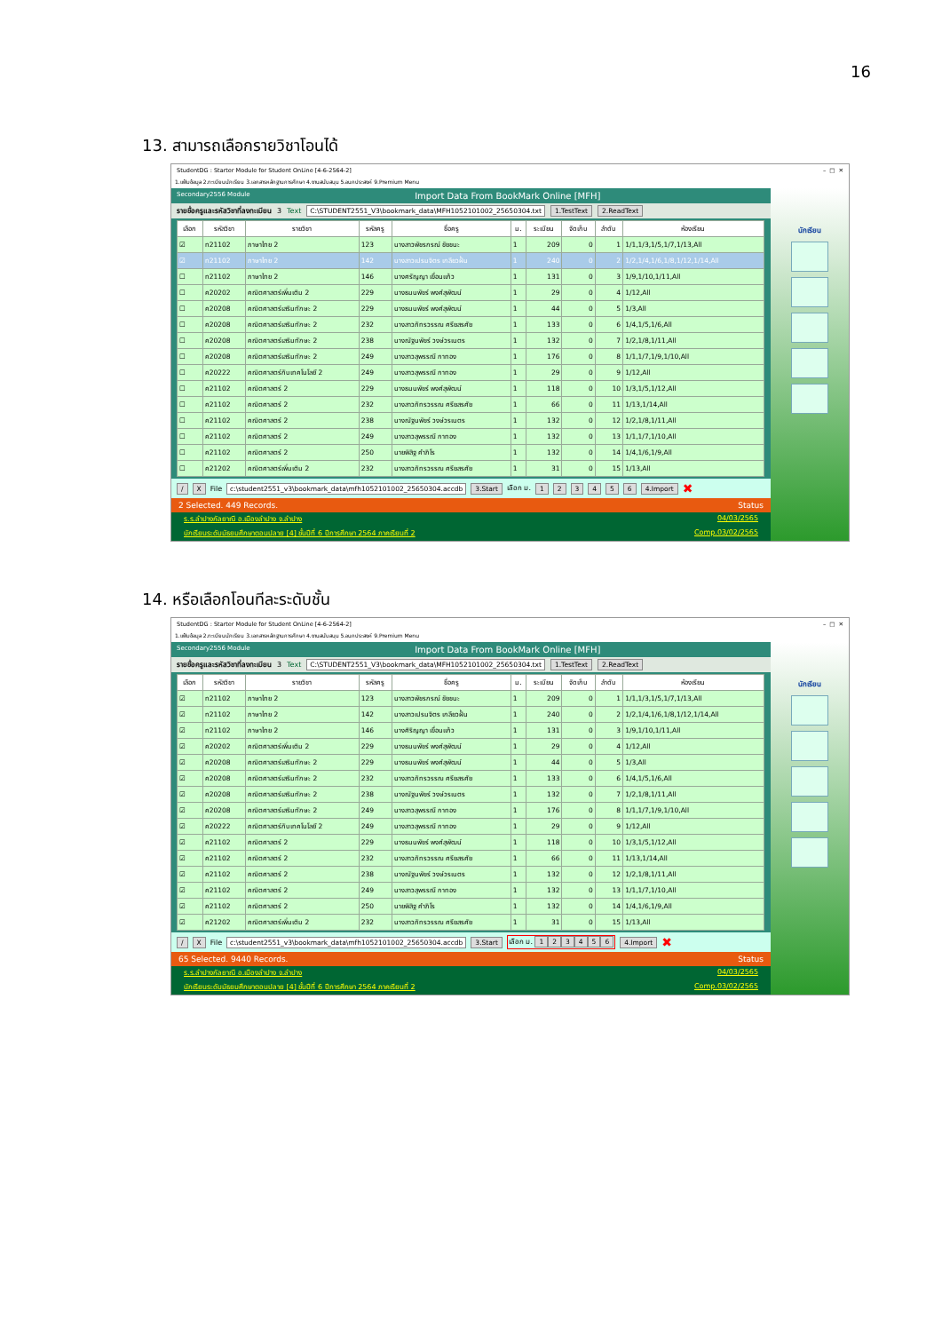16
13. สามารถเลือกรายวิชาโอนได้
StudentDG : Starter Module for Student OnLine [4-6-2564-2] – □ ✕
1.แฟ้มข้อมูล 2.ทะเบียนนักเรียน 3.เอกสารหลักฐานการศึกษา 4.งานสนับสนุน 5.อนกประสงค์ 9.Premium Menu
Secondary2556 Module Import Data From BookMark Online [MFH]
รายชื่อครูและรหัสวิชาที่ลงทะเบียน 3 Text C:\STUDENT2551_V3\bookmark_data\MFH1052101002_25650304.txt 1.TestText 2.ReadText
| เลือก | รหัสวิชา | รายวิชา | รหัสครู | ชื่อครู | ม. | ระเบียน | จัดเก็บ | ลำดับ | ห้องเรียน |
| --- | --- | --- | --- | --- | --- | --- | --- | --- | --- |
| ☑ | ท21102 | ภาษาไทย 2 | 123 | นางสาวพัชรกรณ์ ชัยชนะ | 1 | 209 | 0 | 1 | 1/1,1/3,1/5,1/7,1/13,All |
| ☑ | ท21102 | ภาษาไทย 2 | 142 | นางสาวเปรมจิตร เกลียวฝั้น | 1 | 240 | 0 | 2 | 1/2,1/4,1/6,1/8,1/12,1/14,All |
| ☐ | ท21102 | ภาษาไทย 2 | 146 | นางศรัญญา เขื่อนแก้ว | 1 | 131 | 0 | 3 | 1/9,1/10,1/11,All |
| ☐ | ค20202 | คณิตศาสตร์เพิ่มเติม 2 | 229 | นางธมนพัชร์ พงศ์สุพัฒน์ | 1 | 29 | 0 | 4 | 1/12,All |
| ☐ | ค20208 | คณิตศาสตร์เสริมทักษะ 2 | 229 | นางธมนพัชร์ พงศ์สุพัฒน์ | 1 | 44 | 0 | 5 | 1/3,All |
| ☐ | ค20208 | คณิตศาสตร์เสริมทักษะ 2 | 232 | นางสาวภัทรวรรณ ศรียสรศัย | 1 | 133 | 0 | 6 | 1/4,1/5,1/6,All |
| ☐ | ค20208 | คณิตศาสตร์เสริมทักษะ 2 | 238 | นางณัฐนพัชร์ วงษ์วรเนตร | 1 | 132 | 0 | 7 | 1/2,1/8,1/11,All |
| ☐ | ค20208 | คณิตศาสตร์เสริมทักษะ 2 | 249 | นางสาวสุพรรณี กาทอง | 1 | 176 | 0 | 8 | 1/1,1/7,1/9,1/10,All |
| ☐ | ค20222 | คณิตศาสตร์กับเทคโนโลยี 2 | 249 | นางสาวสุพรรณี กาทอง | 1 | 29 | 0 | 9 | 1/12,All |
| ☐ | ค21102 | คณิตศาสตร์ 2 | 229 | นางธมนพัชร์ พงศ์สุพัฒน์ | 1 | 118 | 0 | 10 | 1/3,1/5,1/12,All |
| ☐ | ค21102 | คณิตศาสตร์ 2 | 232 | นางสาวภัทรวรรณ ศรียสรศัย | 1 | 66 | 0 | 11 | 1/13,1/14,All |
| ☐ | ค21102 | คณิตศาสตร์ 2 | 238 | นางณัฐนพัชร์ วงษ์วรเนตร | 1 | 132 | 0 | 12 | 1/2,1/8,1/11,All |
| ☐ | ค21102 | คณิตศาสตร์ 2 | 249 | นางสาวสุพรรณี กาทอง | 1 | 132 | 0 | 13 | 1/1,1/7,1/10,All |
| ☐ | ค21102 | คณิตศาสตร์ 2 | 250 | นายพิสิฐ คำภิโร | 1 | 132 | 0 | 14 | 1/4,1/6,1/9,All |
| ☐ | ค21202 | คณิตศาสตร์เพิ่มเติม 2 | 232 | นางสาวภัทรวรรณ ศรียสรศัย | 1 | 31 | 0 | 15 | 1/13,All |
/ X File c:\student2551_v3\bookmark_data\mfh1052101002_25650304.accdb 3.Start เลือก ม. 123456 4.Import ✖
2 Selected. 449 Records. Status
ร.ร.ลำปางกัลยาณี อ.เมืองลำปาง จ.ลำปาง 04/03/2565
นักเรียนระดับมัธยมศึกษาตอนปลาย [4] ชั้นปีที่ 6 ปีการศึกษา 2564 ภาคเรียนที่ 2 Comp.03/02/2565
นักเรียน
14. หรือเลือกโอนทีละระดับชั้น
StudentDG : Starter Module for Student OnLine [4-6-2564-2] – □ ✕
1.แฟ้มข้อมูล 2.ทะเบียนนักเรียน 3.เอกสารหลักฐานการศึกษา 4.งานสนับสนุน 5.อนกประสงค์ 9.Premium Menu
Secondary2556 Module Import Data From BookMark Online [MFH]
รายชื่อครูและรหัสวิชาที่ลงทะเบียน 3 Text C:\STUDENT2551_V3\bookmark_data\MFH1052101002_25650304.txt 1.TestText 2.ReadText
| เลือก | รหัสวิชา | รายวิชา | รหัสครู | ชื่อครู | ม. | ระเบียน | จัดเก็บ | ลำดับ | ห้องเรียน |
| --- | --- | --- | --- | --- | --- | --- | --- | --- | --- |
| ☑ | ท21102 | ภาษาไทย 2 | 123 | นางสาวพัชรกรณ์ ชัยชนะ | 1 | 209 | 0 | 1 | 1/1,1/3,1/5,1/7,1/13,All |
| ☑ | ท21102 | ภาษาไทย 2 | 142 | นางสาวเปรมจิตร เกลียวฝั้น | 1 | 240 | 0 | 2 | 1/2,1/4,1/6,1/8,1/12,1/14,All |
| ☑ | ท21102 | ภาษาไทย 2 | 146 | นางศิริญญา เขื่อนแก้ว | 1 | 131 | 0 | 3 | 1/9,1/10,1/11,All |
| ☑ | ค20202 | คณิตศาสตร์เพิ่มเติม 2 | 229 | นางธมนพัชร์ พงศ์สุพัฒน์ | 1 | 29 | 0 | 4 | 1/12,All |
| ☑ | ค20208 | คณิตศาสตร์เสริมทักษะ 2 | 229 | นางธมนพัชร์ พงศ์สุพัฒน์ | 1 | 44 | 0 | 5 | 1/3,All |
| ☑ | ค20208 | คณิตศาสตร์เสริมทักษะ 2 | 232 | นางสาวภัทรวรรณ ศรียสรศัย | 1 | 133 | 0 | 6 | 1/4,1/5,1/6,All |
| ☑ | ค20208 | คณิตศาสตร์เสริมทักษะ 2 | 238 | นางณัฐนพัชร์ วงษ์วรเนตร | 1 | 132 | 0 | 7 | 1/2,1/8,1/11,All |
| ☑ | ค20208 | คณิตศาสตร์เสริมทักษะ 2 | 249 | นางสาวสุพรรณี กาทอง | 1 | 176 | 0 | 8 | 1/1,1/7,1/9,1/10,All |
| ☑ | ค20222 | คณิตศาสตร์กับเทคโนโลยี 2 | 249 | นางสาวสุพรรณี กาทอง | 1 | 29 | 0 | 9 | 1/12,All |
| ☑ | ค21102 | คณิตศาสตร์ 2 | 229 | นางธมนพัชร์ พงศ์สุพัฒน์ | 1 | 118 | 0 | 10 | 1/3,1/5,1/12,All |
| ☑ | ค21102 | คณิตศาสตร์ 2 | 232 | นางสาวภัทรวรรณ ศรียสรศัย | 1 | 66 | 0 | 11 | 1/13,1/14,All |
| ☑ | ค21102 | คณิตศาสตร์ 2 | 238 | นางณัฐนพัชร์ วงษ์วรเนตร | 1 | 132 | 0 | 12 | 1/2,1/8,1/11,All |
| ☑ | ค21102 | คณิตศาสตร์ 2 | 249 | นางสาวสุพรรณี กาทอง | 1 | 132 | 0 | 13 | 1/1,1/7,1/10,All |
| ☑ | ค21102 | คณิตศาสตร์ 2 | 250 | นายพิสิฐ คำภิโร | 1 | 132 | 0 | 14 | 1/4,1/6,1/9,All |
| ☑ | ค21202 | คณิตศาสตร์เพิ่มเติม 2 | 232 | นางสาวภัทรวรรณ ศรียสรศัย | 1 | 31 | 0 | 15 | 1/13,All |
/ X File c:\student2551_v3\bookmark_data\mfh1052101002_25650304.accdb 3.Start เลือก ม. 123456 4.Import ✖
65 Selected. 9440 Records. Status
ร.ร.ลำปางกัลยาณี อ.เมืองลำปาง จ.ลำปาง 04/03/2565
นักเรียนระดับมัธยมศึกษาตอนปลาย [4] ชั้นปีที่ 6 ปีการศึกษา 2564 ภาคเรียนที่ 2 Comp.03/02/2565
นักเรียน